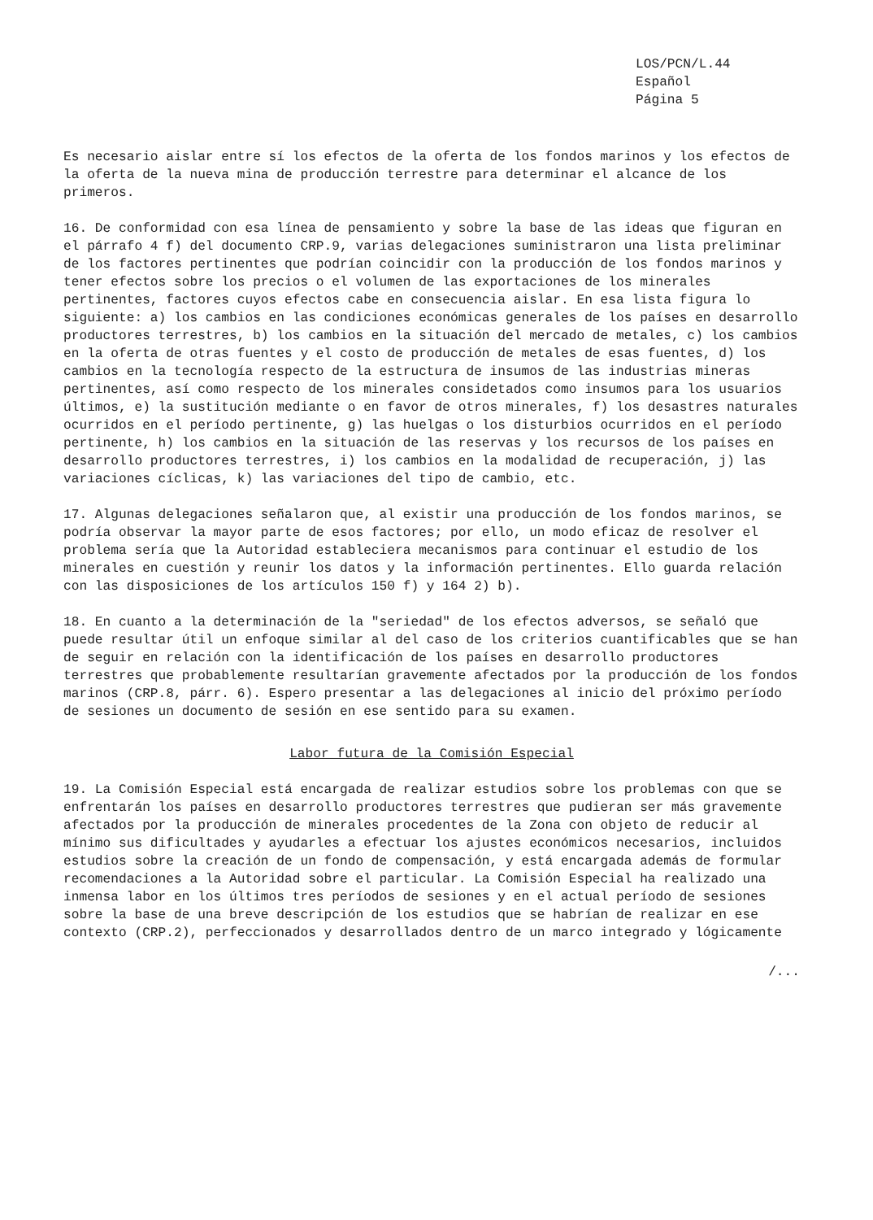LOS/PCN/L.44
Español
Página 5
Es necesario aislar entre sí los efectos de la oferta de los fondos marinos y los efectos de la oferta de la nueva mina de producción terrestre para determinar el alcance de los primeros.
16. De conformidad con esa línea de pensamiento y sobre la base de las ideas que figuran en el párrafo 4 f) del documento CRP.9, varias delegaciones suministraron una lista preliminar de los factores pertinentes que podrían coincidir con la producción de los fondos marinos y tener efectos sobre los precios o el volumen de las exportaciones de los minerales pertinentes, factores cuyos efectos cabe en consecuencia aislar. En esa lista figura lo siguiente: a) los cambios en las condiciones económicas generales de los países en desarrollo productores terrestres, b) los cambios en la situación del mercado de metales, c) los cambios en la oferta de otras fuentes y el costo de producción de metales de esas fuentes, d) los cambios en la tecnología respecto de la estructura de insumos de las industrias mineras pertinentes, así como respecto de los minerales considetados como insumos para los usuarios últimos, e) la sustitución mediante o en favor de otros minerales, f) los desastres naturales ocurridos en el período pertinente, g) las huelgas o los disturbios ocurridos en el período pertinente, h) los cambios en la situación de las reservas y los recursos de los países en desarrollo productores terrestres, i) los cambios en la modalidad de recuperación, j) las variaciones cíclicas, k) las variaciones del tipo de cambio, etc.
17. Algunas delegaciones señalaron que, al existir una producción de los fondos marinos, se podría observar la mayor parte de esos factores; por ello, un modo eficaz de resolver el problema sería que la Autoridad estableciera mecanismos para continuar el estudio de los minerales en cuestión y reunir los datos y la información pertinentes. Ello guarda relación con las disposiciones de los artículos 150 f) y 164 2) b).
18. En cuanto a la determinación de la "seriedad" de los efectos adversos, se señaló que puede resultar útil un enfoque similar al del caso de los criterios cuantificables que se han de seguir en relación con la identificación de los países en desarrollo productores terrestres que probablemente resultarían gravemente afectados por la producción de los fondos marinos (CRP.8, párr. 6). Espero presentar a las delegaciones al inicio del próximo período de sesiones un documento de sesión en ese sentido para su examen.
Labor futura de la Comisión Especial
19. La Comisión Especial está encargada de realizar estudios sobre los problemas con que se enfrentarán los países en desarrollo productores terrestres que pudieran ser más gravemente afectados por la producción de minerales procedentes de la Zona con objeto de reducir al mínimo sus dificultades y ayudarles a efectuar los ajustes económicos necesarios, incluidos estudios sobre la creación de un fondo de compensación, y está encargada además de formular recomendaciones a la Autoridad sobre el particular. La Comisión Especial ha realizado una inmensa labor en los últimos tres períodos de sesiones y en el actual período de sesiones sobre la base de una breve descripción de los estudios que se habrían de realizar en ese contexto (CRP.2), perfeccionados y desarrollados dentro de un marco integrado y lógicamente
/...